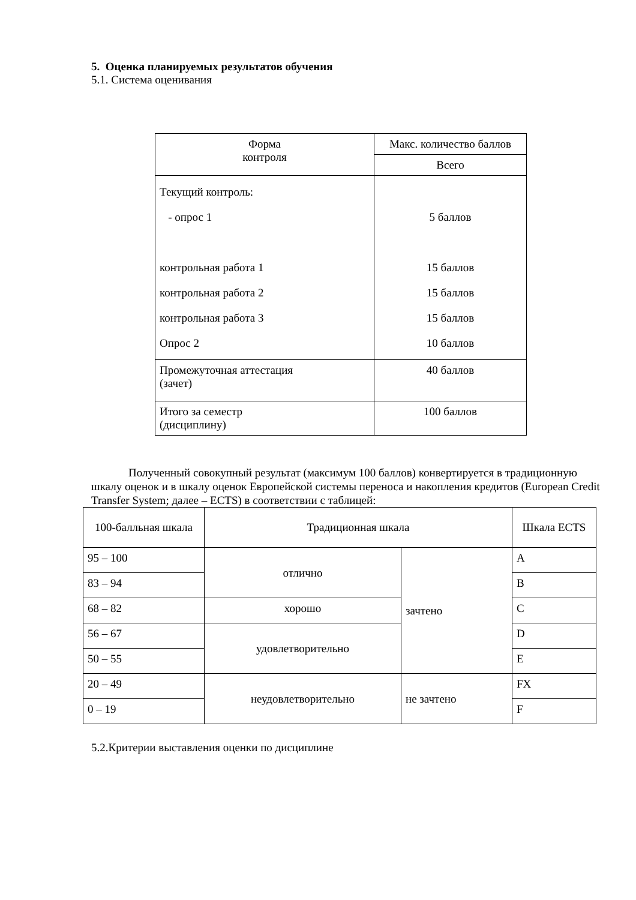5. Оценка планируемых результатов обучения
5.1. Система оценивания
| Форма контроля | Макс. количество баллов |
| --- | --- |
| | Всего |
| Текущий контроль: - опрос 1 контрольная работа 1 контрольная работа 2 контрольная работа 3 Опрос 2 | 5 баллов 15 баллов 15 баллов 15 баллов 10 баллов |
| Промежуточная аттестация (зачет) | 40 баллов |
| Итого за семестр (дисциплину) | 100 баллов |
Полученный совокупный результат (максимум 100 баллов) конвертируется в традиционную шкалу оценок и в шкалу оценок Европейской системы переноса и накопления кредитов (European Credit Transfer System; далее – ECTS) в соответствии с таблицей:
| 100-балльная шкала | Традиционная шкала | | Шкала ECTS |
| --- | --- | --- | --- |
| 95 – 100 | отлично | зачтено | A |
| 83 – 94 | | | B |
| 68 – 82 | хорошо | | C |
| 56 – 67 | удовлетворительно | | D |
| 50 – 55 | | | E |
| 20 – 49 | неудовлетворительно | не зачтено | FX |
| 0 – 19 | | | F |
5.2.Критерии выставления оценки по дисциплине